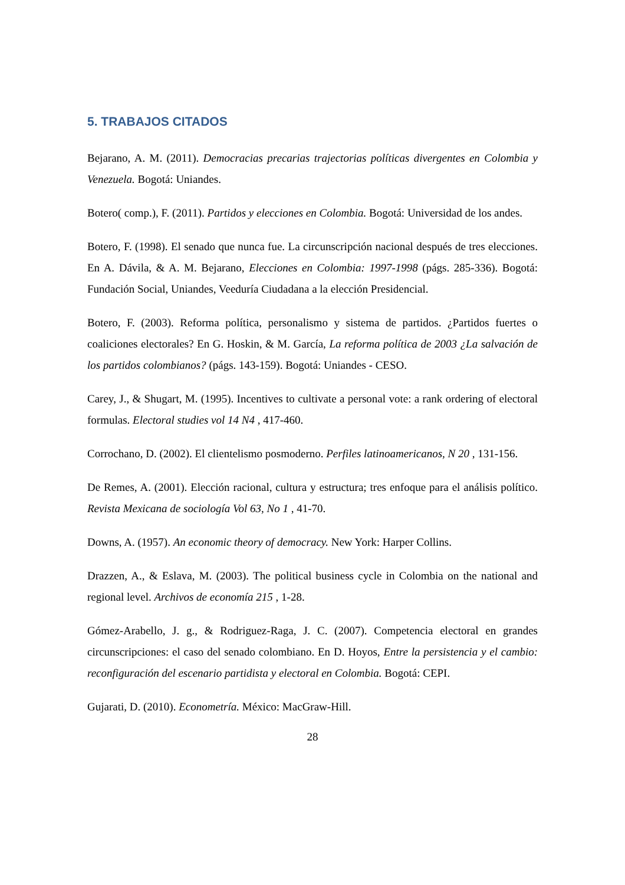5. TRABAJOS CITADOS
Bejarano, A. M. (2011). Democracias precarias trajectorias políticas divergentes en Colombia y Venezuela. Bogotá: Uniandes.
Botero( comp.), F. (2011). Partidos y elecciones en Colombia. Bogotá: Universidad de los andes.
Botero, F. (1998). El senado que nunca fue. La circunscripción nacional después de tres elecciones. En A. Dávila, & A. M. Bejarano, Elecciones en Colombia: 1997-1998 (págs. 285-336). Bogotá: Fundación Social, Uniandes, Veeduría Ciudadana a la elección Presidencial.
Botero, F. (2003). Reforma política, personalismo y sistema de partidos. ¿Partidos fuertes o coaliciones electorales? En G. Hoskin, & M. García, La reforma política de 2003 ¿La salvación de los partidos colombianos? (págs. 143-159). Bogotá: Uniandes - CESO.
Carey, J., & Shugart, M. (1995). Incentives to cultivate a personal vote: a rank ordering of electoral formulas. Electoral studies vol 14 N4 , 417-460.
Corrochano, D. (2002). El clientelismo posmoderno. Perfiles latinoamericanos, N 20 , 131-156.
De Remes, A. (2001). Elección racional, cultura y estructura; tres enfoque para el análisis político. Revista Mexicana de sociología Vol 63, No 1 , 41-70.
Downs, A. (1957). An economic theory of democracy. New York: Harper Collins.
Drazzen, A., & Eslava, M. (2003). The political business cycle in Colombia on the national and regional level. Archivos de economía 215 , 1-28.
Gómez-Arabello, J. g., & Rodriguez-Raga, J. C. (2007). Competencia electoral en grandes circunscripciones: el caso del senado colombiano. En D. Hoyos, Entre la persistencia y el cambio: reconfiguración del escenario partidista y electoral en Colombia. Bogotá: CEPI.
Gujarati, D. (2010). Econometría. México: MacGraw-Hill.
28